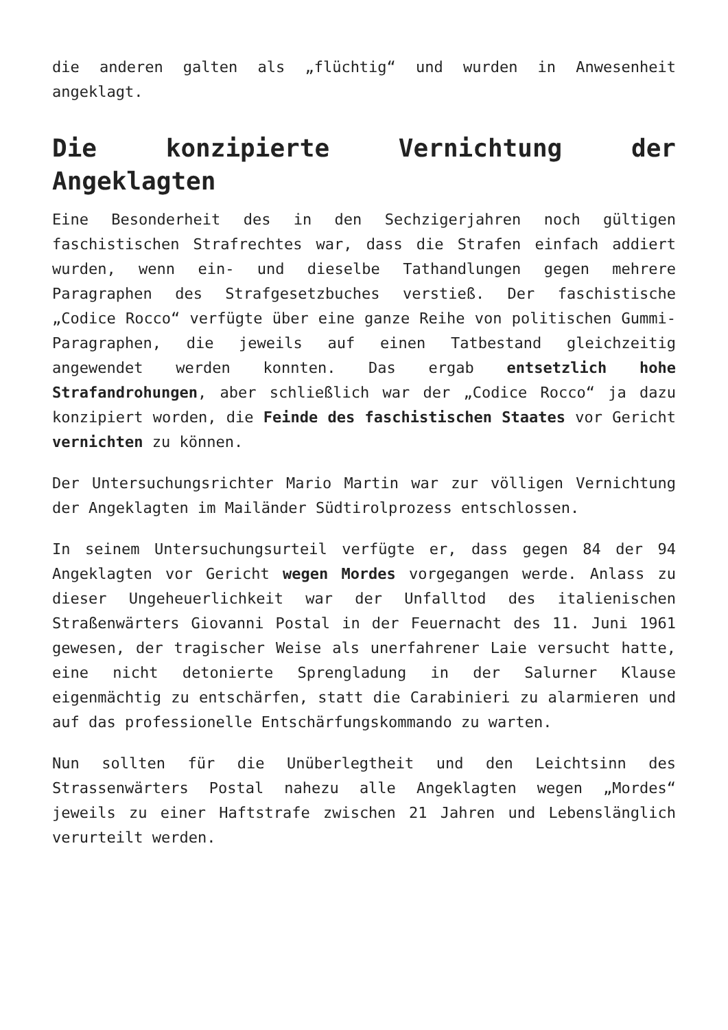die anderen galten als „flüchtig“ und wurden in Anwesenheit angeklagt.
Die konzipierte Vernichtung der Angeklagten
Eine Besonderheit des in den Sechzigerjahren noch gültigen faschistischen Strafrechtes war, dass die Strafen einfach addiert wurden, wenn ein- und dieselbe Tathandlungen gegen mehrere Paragraphen des Strafgesetzbuches verstieß. Der faschistische „Codice Rocco“ verfügte über eine ganze Reihe von politischen Gummi-Paragraphen, die jeweils auf einen Tatbestand gleichzeitig angewendet werden konnten. Das ergab entsetzlich hohe Strafandrohungen, aber schließlich war der „Codice Rocco“ ja dazu konzipiert worden, die Feinde des faschistischen Staates vor Gericht vernichten zu können.
Der Untersuchungsrichter Mario Martin war zur völligen Vernichtung der Angeklagten im Mailänder Südtirolprozess entschlossen.
In seinem Untersuchungsurteil verfügte er, dass gegen 84 der 94 Angeklagten vor Gericht wegen Mordes vorgegangen werde. Anlass zu dieser Ungeheuerlichkeit war der Unfalltod des italienischen Straßenwärters Giovanni Postal in der Feuernacht des 11. Juni 1961 gewesen, der tragischer Weise als unerfahrener Laie versucht hatte, eine nicht detonierte Sprengladung in der Salurner Klause eigenmächtig zu entschärfen, statt die Carabinieri zu alarmieren und auf das professionelle Entschärfungskommando zu warten.
Nun sollten für die Unüberlegtheit und den Leichtsinn des Strassenwärters Postal nahezu alle Angeklagten wegen „Mordes“ jeweils zu einer Haftstrafe zwischen 21 Jahren und Lebenslänglich verurteilt werden.